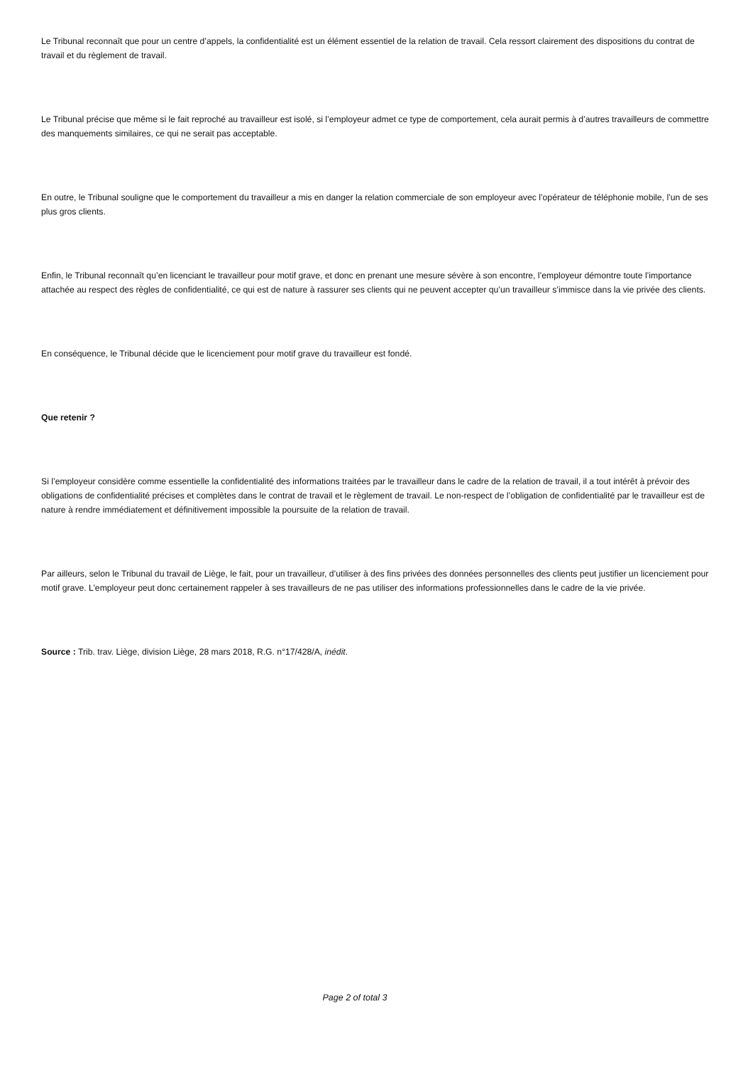Le Tribunal reconnaît que pour un centre d’appels, la confidentialité est un élément essentiel de la relation de travail. Cela ressort clairement des dispositions du contrat de travail et du règlement de travail.
Le Tribunal précise que même si le fait reproché au travailleur est isolé, si l’employeur admet ce type de comportement, cela aurait permis à d’autres travailleurs de commettre des manquements similaires, ce qui ne serait pas acceptable.
En outre, le Tribunal souligne que le comportement du travailleur a mis en danger la relation commerciale de son employeur avec l’opérateur de téléphonie mobile, l’un de ses plus gros clients.
Enfin, le Tribunal reconnaît qu’en licenciant le travailleur pour motif grave, et donc en prenant une mesure sévère à son encontre, l’employeur démontre toute l’importance attachée au respect des règles de confidentialité, ce qui est de nature à rassurer ses clients qui ne peuvent accepter qu’un travailleur s’immisce dans la vie privée des clients.
En conséquence, le Tribunal décide que le licenciement pour motif grave du travailleur est fondé.
Que retenir ?
Si l’employeur considère comme essentielle la confidentialité des informations traitées par le travailleur dans le cadre de la relation de travail, il a tout intérêt à prévoir des obligations de confidentialité précises et complètes dans le contrat de travail et le règlement de travail. Le non-respect de l’obligation de confidentialité par le travailleur est de nature à rendre immédiatement et définitivement impossible la poursuite de la relation de travail.
Par ailleurs, selon le Tribunal du travail de Liège, le fait, pour un travailleur, d’utiliser à des fins privées des données personnelles des clients peut justifier un licenciement pour motif grave. L’employeur peut donc certainement rappeler à ses travailleurs de ne pas utiliser des informations professionnelles dans le cadre de la vie privée.
Source : Trib. trav. Liège, division Liège, 28 mars 2018, R.G. n°17/428/A, inédit.
Page 2 of total 3